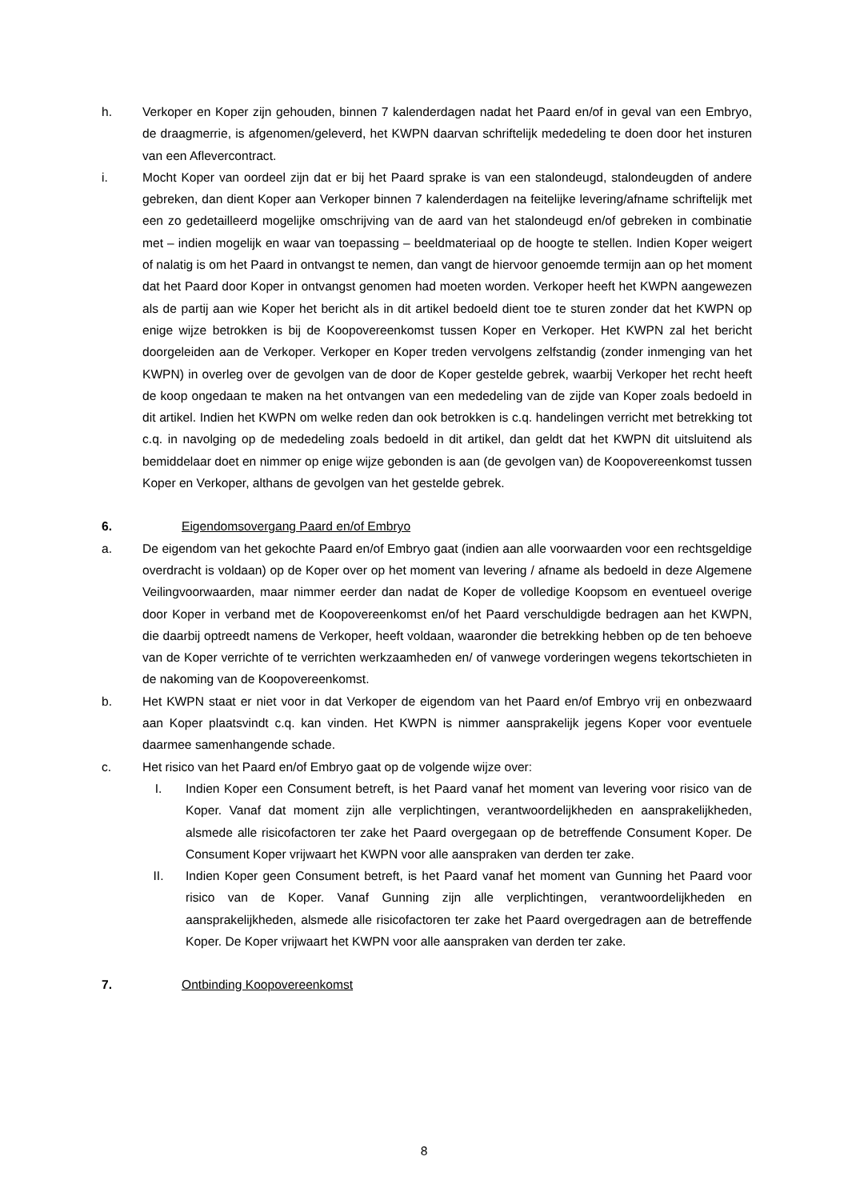h. Verkoper en Koper zijn gehouden, binnen 7 kalenderdagen nadat het Paard en/of in geval van een Embryo, de draagmerrie, is afgenomen/geleverd, het KWPN daarvan schriftelijk mededeling te doen door het insturen van een Aflevercontract.
i. Mocht Koper van oordeel zijn dat er bij het Paard sprake is van een stalondeugd, stalondeugden of andere gebreken, dan dient Koper aan Verkoper binnen 7 kalenderdagen na feitelijke levering/afname schriftelijk met een zo gedetailleerd mogelijke omschrijving van de aard van het stalondeugd en/of gebreken in combinatie met – indien mogelijk en waar van toepassing – beeldmateriaal op de hoogte te stellen. Indien Koper weigert of nalatig is om het Paard in ontvangst te nemen, dan vangt de hiervoor genoemde termijn aan op het moment dat het Paard door Koper in ontvangst genomen had moeten worden. Verkoper heeft het KWPN aangewezen als de partij aan wie Koper het bericht als in dit artikel bedoeld dient toe te sturen zonder dat het KWPN op enige wijze betrokken is bij de Koopovereenkomst tussen Koper en Verkoper. Het KWPN zal het bericht doorgeleiden aan de Verkoper. Verkoper en Koper treden vervolgens zelfstandig (zonder inmenging van het KWPN) in overleg over de gevolgen van de door de Koper gestelde gebrek, waarbij Verkoper het recht heeft de koop ongedaan te maken na het ontvangen van een mededeling van de zijde van Koper zoals bedoeld in dit artikel. Indien het KWPN om welke reden dan ook betrokken is c.q. handelingen verricht met betrekking tot c.q. in navolging op de mededeling zoals bedoeld in dit artikel, dan geldt dat het KWPN dit uitsluitend als bemiddelaar doet en nimmer op enige wijze gebonden is aan (de gevolgen van) de Koopovereenkomst tussen Koper en Verkoper, althans de gevolgen van het gestelde gebrek.
6. Eigendomsovergang Paard en/of Embryo
a. De eigendom van het gekochte Paard en/of Embryo gaat (indien aan alle voorwaarden voor een rechtsgeldige overdracht is voldaan) op de Koper over op het moment van levering / afname als bedoeld in deze Algemene Veilingvoorwaarden, maar nimmer eerder dan nadat de Koper de volledige Koopsom en eventueel overige door Koper in verband met de Koopovereenkomst en/of het Paard verschuldigde bedragen aan het KWPN, die daarbij optreedt namens de Verkoper, heeft voldaan, waaronder die betrekking hebben op de ten behoeve van de Koper verrichte of te verrichten werkzaamheden en/ of vanwege vorderingen wegens tekortschieten in de nakoming van de Koopovereenkomst.
b. Het KWPN staat er niet voor in dat Verkoper de eigendom van het Paard en/of Embryo vrij en onbezwaard aan Koper plaatsvindt c.q. kan vinden. Het KWPN is nimmer aansprakelijk jegens Koper voor eventuele daarmee samenhangende schade.
c. Het risico van het Paard en/of Embryo gaat op de volgende wijze over:
I. Indien Koper een Consument betreft, is het Paard vanaf het moment van levering voor risico van de Koper. Vanaf dat moment zijn alle verplichtingen, verantwoordelijkheden en aansprakelijkheden, alsmede alle risicofactoren ter zake het Paard overgegaan op de betreffende Consument Koper. De Consument Koper vrijwaart het KWPN voor alle aanspraken van derden ter zake.
II. Indien Koper geen Consument betreft, is het Paard vanaf het moment van Gunning het Paard voor risico van de Koper. Vanaf Gunning zijn alle verplichtingen, verantwoordelijkheden en aansprakelijkheden, alsmede alle risicofactoren ter zake het Paard overgedragen aan de betreffende Koper. De Koper vrijwaart het KWPN voor alle aanspraken van derden ter zake.
7. Ontbinding Koopovereenkomst
8